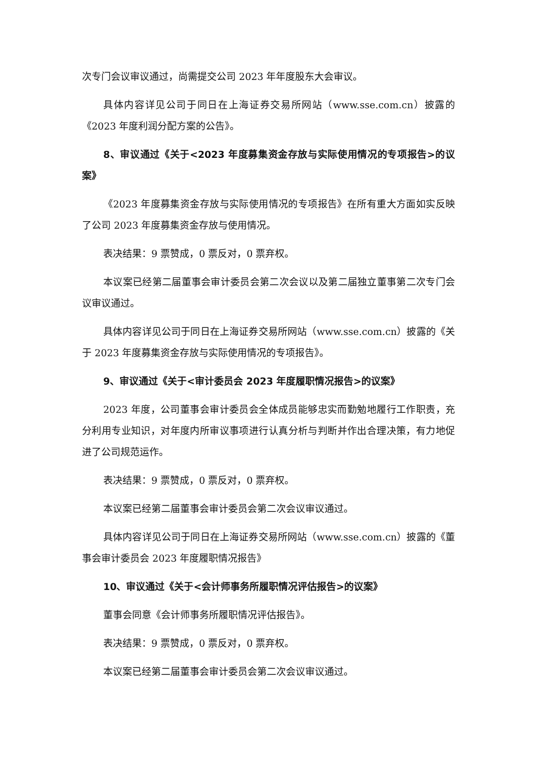次专门会议审议通过，尚需提交公司 2023 年年度股东大会审议。
具体内容详见公司于同日在上海证券交易所网站（www.sse.com.cn）披露的《2023 年度利润分配方案的公告》。
8、审议通过《关于<2023 年度募集资金存放与实际使用情况的专项报告>的议案》
《2023 年度募集资金存放与实际使用情况的专项报告》在所有重大方面如实反映了公司 2023 年度募集资金存放与使用情况。
表决结果：9 票赞成，0 票反对，0 票弃权。
本议案已经第二届董事会审计委员会第二次会议以及第二届独立董事第二次专门会议审议通过。
具体内容详见公司于同日在上海证券交易所网站（www.sse.com.cn）披露的《关于 2023 年度募集资金存放与实际使用情况的专项报告》。
9、审议通过《关于<审计委员会 2023 年度履职情况报告>的议案》
2023 年度，公司董事会审计委员会全体成员能够忠实而勤勉地履行工作职责，充分利用专业知识，对年度内所审议事项进行认真分析与判断并作出合理决策，有力地促进了公司规范运作。
表决结果：9 票赞成，0 票反对，0 票弃权。
本议案已经第二届董事会审计委员会第二次会议审议通过。
具体内容详见公司于同日在上海证券交易所网站（www.sse.com.cn）披露的《董事会审计委员会 2023 年度履职情况报告》
10、审议通过《关于<会计师事务所履职情况评估报告>的议案》
董事会同意《会计师事务所履职情况评估报告》。
表决结果：9 票赞成，0 票反对，0 票弃权。
本议案已经第二届董事会审计委员会第二次会议审议通过。